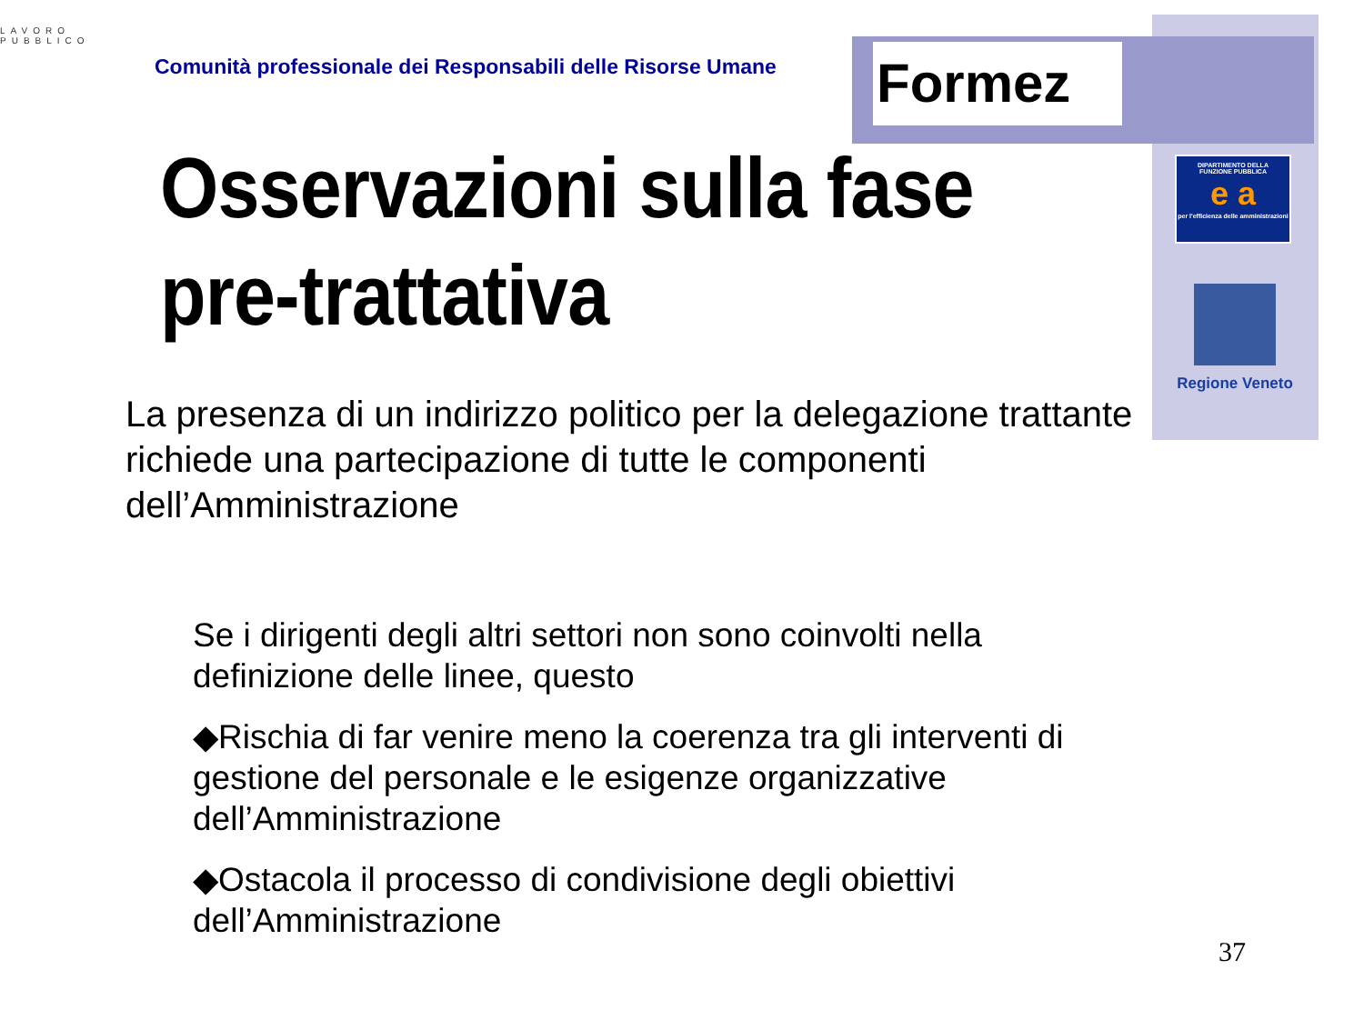LAVORO
PUBBLICO
Comunità professionale dei Responsabili delle Risorse Umane
Formez
DIPARTIMENTO DELLA
FUNZIONE PUBBLICA
e a
per l'efficienza delle amministrazioni
Regione Veneto
Osservazioni sulla fase
pre-trattativa
La presenza di un indirizzo politico per la delegazione trattante richiede una partecipazione di tutte le componenti dell’Amministrazione
Se i dirigenti degli altri settori non sono coinvolti nella definizione delle linee, questo
◆Rischia di far venire meno la coerenza tra gli interventi di gestione del personale e le esigenze organizzative dell’Amministrazione
◆Ostacola il processo di condivisione degli obiettivi dell’Amministrazione
37